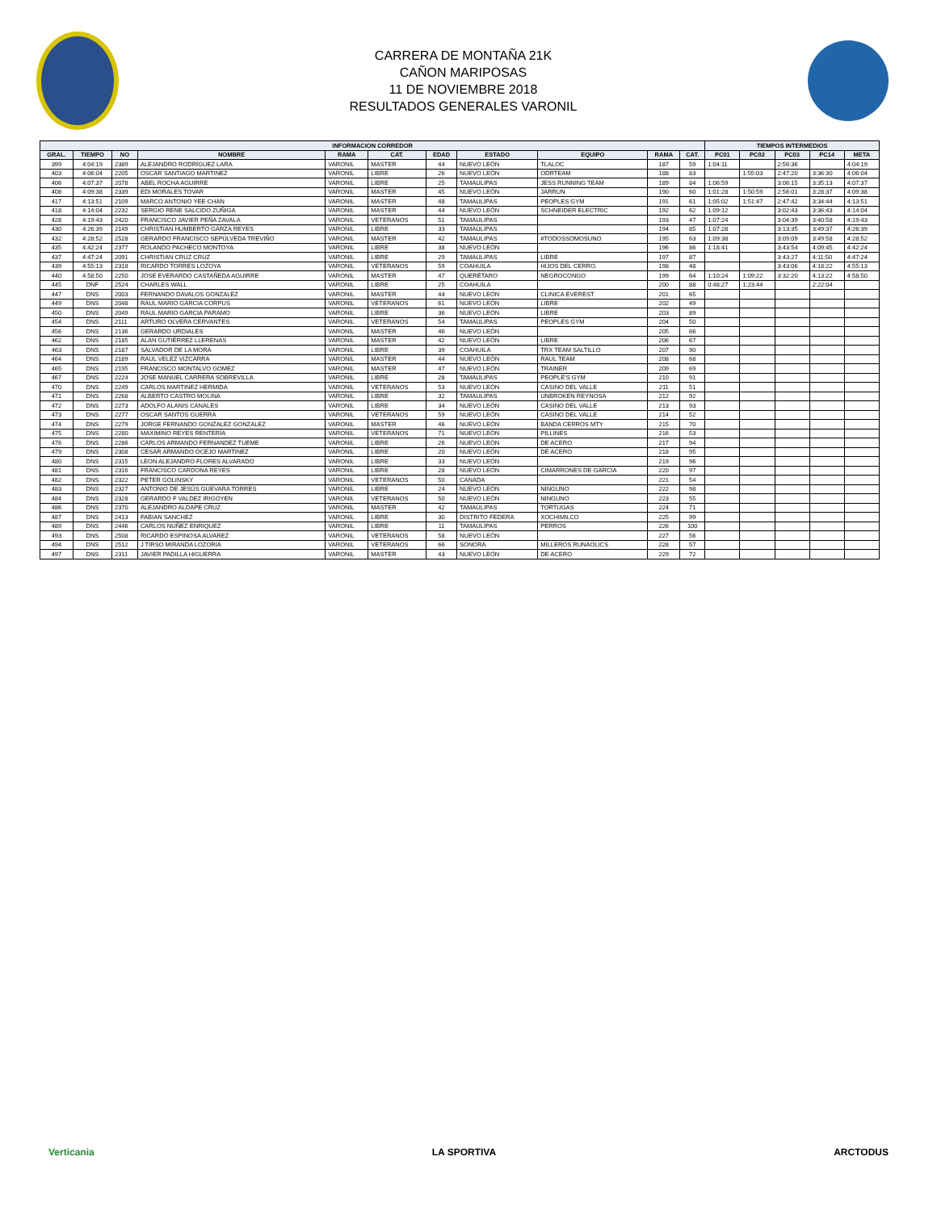CARRERA DE MONTAÑA 21K
CAÑON MARIPOSAS
11 DE NOVIEMBRE 2018
RESULTADOS GENERALES VARONIL
| INFORMACION CORREDOR | | | | | | | | | | | TIEMPOS INTERMEDIOS | | | | |
| --- | --- | --- | --- | --- | --- | --- | --- | --- | --- | --- | --- | --- | --- | --- | --- |
| GRAL. | TIEMPO | NO | NOMBRE | RAMA | CAT. | EDAD | ESTADO | EQUIPO | RAMA | CAT. | PC01 | PC02 | PC03 | PC14 | META |
| 399 | 4:04:19 | 2389 | ALEJANDRO RODRÍGUEZ LARA | VARONIL | MASTER | 44 | NUEVO LEÓN | TLALOC | 187 | 59 | 1:04:11 | | 2:56:36 | | 4:04:19 |
| 403 | 4:06:04 | 2205 | OSCAR SANTIAGO MARTINEZ | VARONIL | LIBRE | 26 | NUEVO LEÓN | ODRTEAM | 188 | 83 | | 1:55:03 | 2:47:20 | 3:36:30 | 4:06:04 |
| 406 | 4:07:37 | 2078 | ABEL ROCHA AGUIRRE | VARONIL | LIBRE | 25 | TAMAULIPAS | JESS RUNNING TEAM | 189 | 84 | 1:06:59 | | 3:06:15 | 3:35:13 | 4:07:37 |
| 408 | 4:09:38 | 2339 | EDI MORALES TOVAR | VARONIL | MASTER | 45 | NUEVO LEÓN | JARRUN | 190 | 60 | 1:01:28 | 1:50:59 | 2:56:01 | 3:28:37 | 4:09:38 |
| 417 | 4:13:51 | 2109 | MARCO ANTONIO YEE CHAN | VARONIL | MASTER | 48 | TAMAULIPAS | PEOPLES GYM | 191 | 61 | 1:05:02 | 1:51:47 | 2:47:42 | 3:34:44 | 4:13:51 |
| 418 | 4:14:04 | 2232 | SERGIO RENE SALCIDO ZUÑIGA | VARONIL | MASTER | 44 | NUEVO LEÓN | SCHNEIDER ELECTRIC | 192 | 62 | 1:09:12 | | 3:02:43 | 3:36:43 | 4:14:04 |
| 428 | 4:19:43 | 2420 | FRANCISCO JAVIER PEÑA ZAVALA | VARONIL | VETERANOS | 51 | TAMAULIPAS | | 193 | 47 | 1:07:24 | | 3:04:39 | 3:40:58 | 4:19:43 |
| 430 | 4:26:39 | 2149 | CHRISTIAN HUMBERTO GARZA REYES | VARONIL | LIBRE | 33 | TAMAULIPAS | | 194 | 85 | 1:07:28 | | 3:13:35 | 3:49:37 | 4:26:39 |
| 432 | 4:28:52 | 2528 | GERARDO FRANCISCO SEPÚLVEDA TREVIÑO | VARONIL | MASTER | 42 | TAMAULIPAS | #TODOSSOMOSUNO | 195 | 63 | 1:09:38 | | 3:09:09 | 3:49:58 | 4:28:52 |
| 435 | 4:42:24 | 2377 | ROLANDO PACHECO MONTOYA | VARONIL | LIBRE | 38 | NUEVO LEÓN | | 196 | 86 | 1:18:41 | | 3:43:54 | 4:09:45 | 4:42:24 |
| 437 | 4:47:24 | 2091 | CHRISTIAN CRUZ CRUZ | VARONIL | LIBRE | 29 | TAMAULIPAS | LIBRE | 197 | 87 | | | 3:43:27 | 4:11:50 | 4:47:24 |
| 439 | 4:55:13 | 2318 | RICARDO TORRES LOZOYA | VARONIL | VETERANOS | 59 | COAHUILA | HIJOS DEL CERRO. | 198 | 48 | | | 3:43:06 | 4:18:22 | 4:55:13 |
| 440 | 4:58:50 | 2250 | JOSE EVERARDO CASTAÑEDA AGUIRRE | VARONIL | MASTER | 47 | QUERÉTARO | NEGROCONGO | 199 | 64 | 1:10:24 | 1:09:22 | 3:32:20 | 4:13:22 | 4:58:50 |
| 445 | DNF | 2524 | CHARLES WALL | VARONIL | LIBRE | 25 | COAHUILA | | 200 | 88 | 0:48:27 | 1:23:44 | | 2:22:04 | |
| 447 | DNS | 2003 | FERNANDO DAVALOS GONZALEZ | VARONIL | MASTER | 44 | NUEVO LEÓN | CLINICA EVEREST | 201 | 65 | | | | | |
| 449 | DNS | 2048 | RAUL MARIO GARCIA CORPUS | VARONIL | VETERANOS | 61 | NUEVO LEÓN | LIBRE | 202 | 49 | | | | | |
| 450 | DNS | 2049 | RAUL MARIO GARCIA PARAMO | VARONIL | LIBRE | 36 | NUEVO LEÓN | LIBRE | 203 | 89 | | | | | |
| 454 | DNS | 2111 | ARTURO OLVERA CERVANTES | VARONIL | VETERANOS | 54 | TAMAULIPAS | PEOPLES GYM | 204 | 50 | | | | | |
| 456 | DNS | 2136 | GERARDO URDIALES | VARONIL | MASTER | 46 | NUEVO LEÓN | | 205 | 66 | | | | | |
| 462 | DNS | 2185 | ALAN GUTIÉRREZ LLERENAS | VARONIL | MASTER | 42 | NUEVO LEÓN | LIBRE | 206 | 67 | | | | | |
| 463 | DNS | 2187 | SALVADOR DE LA MORA | VARONIL | LIBRE | 39 | COAHUILA | TRX TEAM SALTILLO | 207 | 90 | | | | | |
| 464 | DNS | 2189 | RAUL VELEZ VIZCARRA | VARONIL | MASTER | 44 | NUEVO LEÓN | RAUL TEAM | 208 | 68 | | | | | |
| 465 | DNS | 2195 | FRANCISCO MONTALVO GOMEZ | VARONIL | MASTER | 47 | NUEVO LEÓN | TRAINER | 209 | 69 | | | | | |
| 467 | DNS | 2224 | JOSE MANUEL CARRERA SOBREVILLA | VARONIL | LIBRE | 28 | TAMAULIPAS | PEOPLE'S GYM | 210 | 91 | | | | | |
| 470 | DNS | 2249 | CARLOS MARTINEZ HERMIDA | VARONIL | VETERANOS | 53 | NUEVO LEÓN | CASINO DEL VALLE | 211 | 51 | | | | | |
| 471 | DNS | 2268 | ALBERTO CASTRO MOLINA | VARONIL | LIBRE | 32 | TAMAULIPAS | UNBROKEN REYNOSA | 212 | 92 | | | | | |
| 472 | DNS | 2273 | ADOLFO ALANIS CANALES | VARONIL | LIBRE | 34 | NUEVO LEÓN | CASINO DEL VALLE | 213 | 93 | | | | | |
| 473 | DNS | 2277 | OSCAR SANTOS GUERRA | VARONIL | VETERANOS | 59 | NUEVO LEÓN | CASINO DEL VALLE | 214 | 52 | | | | | |
| 474 | DNS | 2279 | JORGE FERNANDO GONZALEZ GONZALEZ | VARONIL | MASTER | 46 | NUEVO LEÓN | BANDA CERROS MTY | 215 | 70 | | | | | |
| 475 | DNS | 2280 | MAXIMINO REYES RENTERÍA | VARONIL | VETERANOS | 71 | NUEVO LEÓN | PILLINES | 216 | 53 | | | | | |
| 476 | DNS | 2286 | CARLOS ARMANDO FERNANDEZ TUEME | VARONIL | LIBRE | 26 | NUEVO LEÓN | DE ACERO | 217 | 94 | | | | | |
| 479 | DNS | 2308 | CESAR ARMANDO OCEJO MARTINEZ | VARONIL | LIBRE | 20 | NUEVO LEÓN | DE ACERO | 218 | 95 | | | | | |
| 480 | DNS | 2315 | LEON ALEJANDRO FLORES ALVARADO | VARONIL | LIBRE | 33 | NUEVO LEÓN | | 219 | 96 | | | | | |
| 481 | DNS | 2316 | FRANCISCO CARDONA REYES | VARONIL | LIBRE | 28 | NUEVO LEÓN | CIMARRONES DE GARCIA | 220 | 97 | | | | | |
| 482 | DNS | 2322 | PETER GOLINSKY | VARONIL | VETERANOS | 50 | CANADA | | 221 | 54 | | | | | |
| 483 | DNS | 2327 | ANTONIO DE JESÚS GUEVARA TORRES | VARONIL | LIBRE | 24 | NUEVO LEÓN | NINGUNO | 222 | 98 | | | | | |
| 484 | DNS | 2328 | GERARDO F VALDEZ IRIGOYEN | VARONIL | VETERANOS | 50 | NUEVO LEÓN | NINGUNO | 223 | 55 | | | | | |
| 486 | DNS | 2370 | ALEJANDRO ALDAPE CRUZ | VARONIL | MASTER | 42 | TAMAULIPAS | TORTUGAS | 224 | 71 | | | | | |
| 487 | DNS | 2413 | FABIAN SANCHEZ | VARONIL | LIBRE | 30 | DISTRITO FEDERA | XOCHIMILCO | 225 | 99 | | | | | |
| 489 | DNS | 2446 | CARLOS NUÑEZ ENRIQUEZ | VARONIL | LIBRE | 11 | TAMAULIPAS | PERROS | 226 | 100 | | | | | |
| 493 | DNS | 2508 | RICARDO ESPINOSA ALVAREZ | VARONIL | VETERANOS | 58 | NUEVO LEÓN | | 227 | 56 | | | | | |
| 494 | DNS | 2512 | J TIRSO MIRANDA LOZORIA | VARONIL | VETERANOS | 66 | SONORA | MILLEROS RUNAOLICS | 228 | 57 | | | | | |
| 497 | DNS | 2311 | JAVIER PADILLA HIGUERRA | VARONIL | MASTER | 43 | NUEVO LEÓN | DE ACERO | 229 | 72 | | | | | |
Verticania LA SPORTIVA ARCTODUS